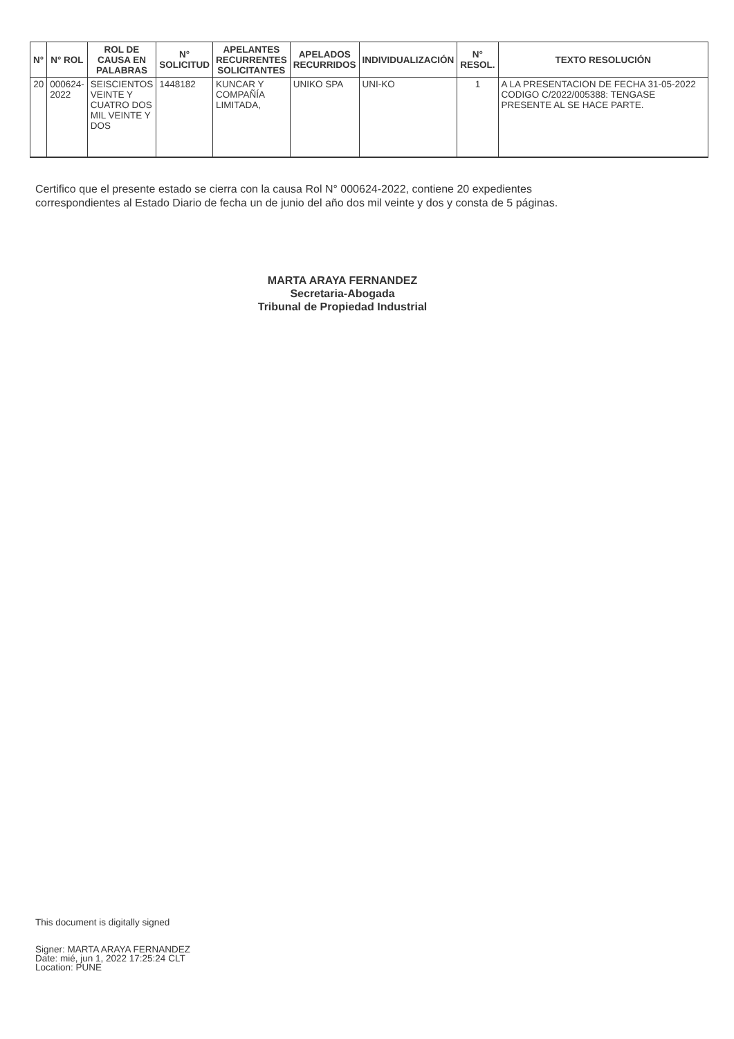| N° | N° ROL | ROL DE CAUSA EN PALABRAS | N° SOLICITUD | APELANTES RECURRENTES SOLICITANTES | APELADOS RECURRIDOS | INDIVIDUALIZACIÓN | N° RESOL. | TEXTO RESOLUCIÓN |
| --- | --- | --- | --- | --- | --- | --- | --- | --- |
| 20 | 000624- 2022 | SEISCIENTOS VEINTE Y CUATRO DOS MIL VEINTE Y DOS | 1448182 | KUNCAR Y COMPAÑÍA LIMITADA, | UNIKO SPA | UNI-KO | 1 | A LA PRESENTACION DE FECHA 31-05-2022 CODIGO C/2022/005388: TENGASE PRESENTE AL SE HACE PARTE. |
Certifico que el presente estado se cierra con la causa Rol N° 000624-2022, contiene 20 expedientes
correspondientes al Estado Diario de fecha un de junio del año dos mil veinte y dos y consta de 5 páginas.
MARTA ARAYA FERNANDEZ
Secretaria-Abogada
Tribunal de Propiedad Industrial
This document is digitally signed
Signer: MARTA ARAYA FERNANDEZ
Date: mié, jun 1, 2022 17:25:24 CLT
Location: PUNE